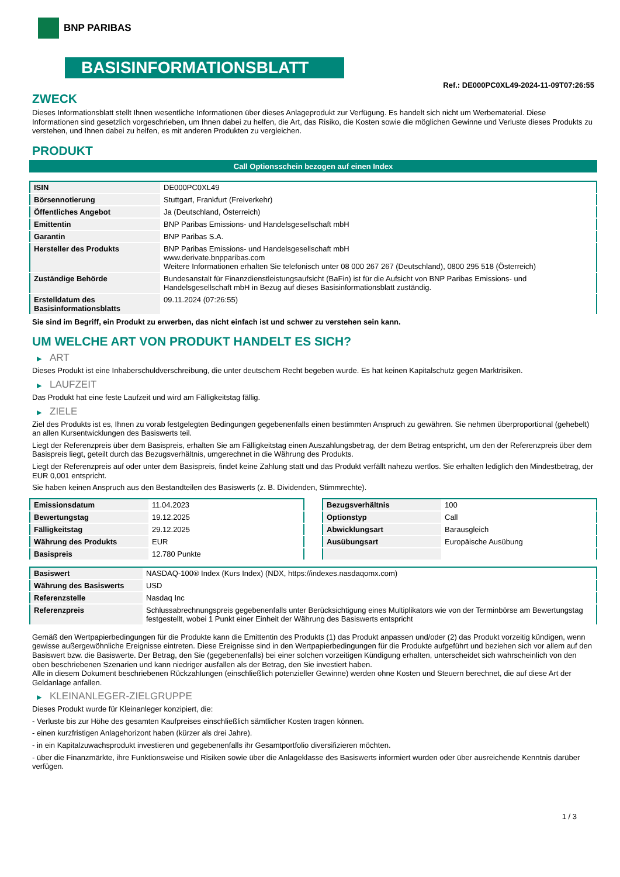BNP PARIBAS
BASISINFORMATIONSBLATT
Ref.: DE000PC0XL49-2024-11-09T07:26:55
ZWECK
Dieses Informationsblatt stellt Ihnen wesentliche Informationen über dieses Anlageprodukt zur Verfügung. Es handelt sich nicht um Werbematerial. Diese Informationen sind gesetzlich vorgeschrieben, um Ihnen dabei zu helfen, die Art, das Risiko, die Kosten sowie die möglichen Gewinne und Verluste dieses Produkts zu verstehen, und Ihnen dabei zu helfen, es mit anderen Produkten zu vergleichen.
PRODUKT
Call Optionsschein bezogen auf einen Index
| ISIN | DE000PC0XL49 |
| Börsennotierung | Stuttgart, Frankfurt (Freiverkehr) |
| Öffentliches Angebot | Ja (Deutschland, Österreich) |
| Emittentin | BNP Paribas Emissions- und Handelsgesellschaft mbH |
| Garantin | BNP Paribas S.A. |
| Hersteller des Produkts | BNP Paribas Emissions- und Handelsgesellschaft mbH www.derivate.bnpparibas.com Weitere Informationen erhalten Sie telefonisch unter 08 000 267 267 (Deutschland), 0800 295 518 (Österreich) |
| Zuständige Behörde | Bundesanstalt für Finanzdienstleistungsaufsicht (BaFin) ist für die Aufsicht von BNP Paribas Emissions- und Handelsgesellschaft mbH in Bezug auf dieses Basisinformationsblatt zuständig. |
| Erstelldatum des Basisinformationsblatts | 09.11.2024 (07:26:55) |
Sie sind im Begriff, ein Produkt zu erwerben, das nicht einfach ist und schwer zu verstehen sein kann.
UM WELCHE ART VON PRODUKT HANDELT ES SICH?
▶ ART
Dieses Produkt ist eine Inhaberschuldverschreibung, die unter deutschem Recht begeben wurde. Es hat keinen Kapitalschutz gegen Marktrisiken.
▶ LAUFZEIT
Das Produkt hat eine feste Laufzeit und wird am Fälligkeitstag fällig.
▶ ZIELE
Ziel des Produkts ist es, Ihnen zu vorab festgelegten Bedingungen gegebenenfalls einen bestimmten Anspruch zu gewähren. Sie nehmen überproportional (gehebelt) an allen Kursentwicklungen des Basiswerts teil.
Liegt der Referenzpreis über dem Basispreis, erhalten Sie am Fälligkeitstag einen Auszahlungsbetrag, der dem Betrag entspricht, um den der Referenzpreis über dem Basispreis liegt, geteilt durch das Bezugsverhältnis, umgerechnet in die Währung des Produkts.
Liegt der Referenzpreis auf oder unter dem Basispreis, findet keine Zahlung statt und das Produkt verfällt nahezu wertlos. Sie erhalten lediglich den Mindestbetrag, der EUR 0,001 entspricht.
Sie haben keinen Anspruch aus den Bestandteilen des Basiswerts (z. B. Dividenden, Stimmrechte).
| Emissionsdatum | 11.04.2023 |
| Bewertungstag | 19.12.2025 |
| Fälligkeitstag | 29.12.2025 |
| Währung des Produkts | EUR |
| Basispreis | 12.780 Punkte |
| Bezugsverhältnis | 100 |
| Optionstyp | Call |
| Abwicklungsart | Barausgleich |
| Ausübungsart | Europäische Ausübung |
| Basiswert | NASDAQ-100® Index (Kurs Index) (NDX, https://indexes.nasdaqomx.com) |
| Währung des Basiswerts | USD |
| Referenzstelle | Nasdaq Inc |
| Referenzpreis | Schlussabrechnungspreis gegebenenfalls unter Berücksichtigung eines Multiplikators wie von der Terminbörse am Bewertungstag festgestellt, wobei 1 Punkt einer Einheit der Währung des Basiswerts entspricht |
Gemäß den Wertpapierbedingungen für die Produkte kann die Emittentin des Produkts (1) das Produkt anpassen und/oder (2) das Produkt vorzeitig kündigen, wenn gewisse außergewöhnliche Ereignisse eintreten. Diese Ereignisse sind in den Wertpapierbedingungen für die Produkte aufgeführt und beziehen sich vor allem auf den Basiswert bzw. die Basiswerte. Der Betrag, den Sie (gegebenenfalls) bei einer solchen vorzeitigen Kündigung erhalten, unterscheidet sich wahrscheinlich von den oben beschriebenen Szenarien und kann niedriger ausfallen als der Betrag, den Sie investiert haben.
Alle in diesem Dokument beschriebenen Rückzahlungen (einschließlich potenzieller Gewinne) werden ohne Kosten und Steuern berechnet, die auf diese Art der Geldanlage anfallen.
▶ KLEINANLEGER-ZIELGRUPPE
Dieses Produkt wurde für Kleinanleger konzipiert, die:
- Verluste bis zur Höhe des gesamten Kaufpreises einschließlich sämtlicher Kosten tragen können.
- einen kurzfristigen Anlagehorizont haben (kürzer als drei Jahre).
- in ein Kapitalzuwachsprodukt investieren und gegebenenfalls ihr Gesamtportfolio diversifizieren möchten.
- über die Finanzmärkte, ihre Funktionsweise und Risiken sowie über die Anlageklasse des Basiswerts informiert wurden oder über ausreichende Kenntnis darüber verfügen.
1 / 3